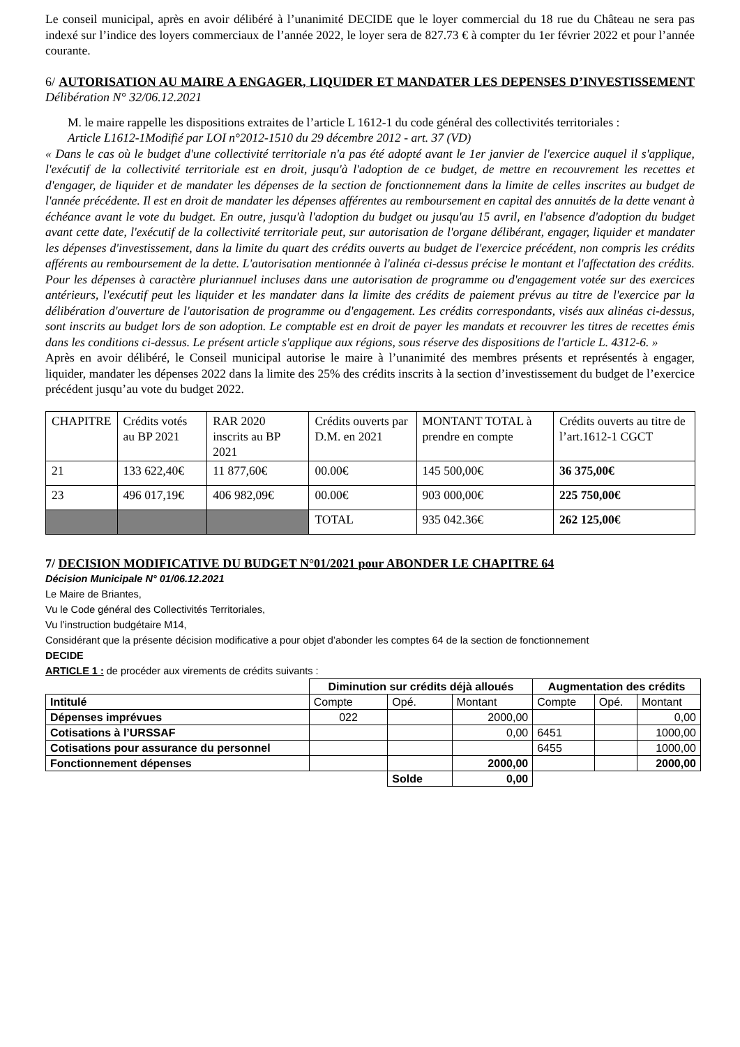Le conseil municipal, après en avoir délibéré à l’unanimité DECIDE que le loyer commercial du 18 rue du Château ne sera pas indexé sur l’indice des loyers commerciaux de l’année 2022, le loyer sera de 827.73 € à compter du 1er février 2022 et pour l’année courante.
6/ AUTORISATION AU MAIRE A ENGAGER, LIQUIDER ET MANDATER LES DEPENSES D’INVESTISSEMENT Délibération N° 32/06.12.2021
M. le maire rappelle les dispositions extraites de l’article L 1612-1 du code général des collectivités territoriales :
Article L1612-1Modifié par LOI n°2012-1510 du 29 décembre 2012 - art. 37 (VD)
« Dans le cas où le budget d'une collectivité territoriale n'a pas été adopté avant le 1er janvier de l'exercice auquel il s'applique, l'exécutif de la collectivité territoriale est en droit, jusqu'à l'adoption de ce budget, de mettre en recouvrement les recettes et d'engager, de liquider et de mandater les dépenses de la section de fonctionnement dans la limite de celles inscrites au budget de l'année précédente. Il est en droit de mandater les dépenses afférentes au remboursement en capital des annuités de la dette venant à échéance avant le vote du budget. En outre, jusqu'à l'adoption du budget ou jusqu'au 15 avril, en l'absence d'adoption du budget avant cette date, l'exécutif de la collectivité territoriale peut, sur autorisation de l'organe délibérant, engager, liquider et mandater les dépenses d'investissement, dans la limite du quart des crédits ouverts au budget de l'exercice précédent, non compris les crédits afférents au remboursement de la dette. L'autorisation mentionnée à l'alinéa ci-dessus précise le montant et l'affectation des crédits. Pour les dépenses à caractère pluriannuel incluses dans une autorisation de programme ou d'engagement votée sur des exercices antérieurs, l'exécutif peut les liquider et les mandater dans la limite des crédits de paiement prévus au titre de l'exercice par la délibération d'ouverture de l'autorisation de programme ou d'engagement. Les crédits correspondants, visés aux alinéas ci-dessus, sont inscrits au budget lors de son adoption. Le comptable est en droit de payer les mandats et recouvrer les titres de recettes émis dans les conditions ci-dessus. Le présent article s'applique aux régions, sous réserve des dispositions de l'article L. 4312-6. »
Après en avoir délibéré, le Conseil municipal autorise le maire à l’unanimité des membres présents et représentés à engager, liquider, mandater les dépenses 2022 dans la limite des 25% des crédits inscrits à la section d’investissement du budget de l’exercice précédent jusqu’au vote du budget 2022.
| CHAPITRE | Crédits votés au BP 2021 | RAR 2020 inscrits au BP 2021 | Crédits ouverts par D.M. en 2021 | MONTANT TOTAL à prendre en compte | Crédits ouverts au titre de l’art.1612-1 CGCT |
| 21 | 133 622,40€ | 11 877,60€ | 00.00€ | 145 500,00€ | 36 375,00€ |
| 23 | 496 017,19€ | 406 982,09€ | 00.00€ | 903 000,00€ | 225 750,00€ |
| | | | TOTAL | 935 042.36€ | 262 125,00€ |
7/ DECISION MODIFICATIVE DU BUDGET N°01/2021 pour ABONDER LE CHAPITRE 64
Décision Municipale N° 01/06.12.2021
Le Maire de Briantes,
Vu le Code général des Collectivités Territoriales,
Vu l’instruction budgétaire M14,
Considérant que la présente décision modificative a pour objet d’abonder les comptes 64 de la section de fonctionnement
DECIDE
ARTICLE 1 : de procéder aux virements de crédits suivants :
| | Diminution sur crédits déjà alloués | | | Augmentation des crédits | | |
| Intitulé | Compte | Opé. | Montant | Compte | Opé. | Montant |
| Dépenses imprévues | 022 | | 2000,00 | | | 0,00 |
| Cotisations à l’URSSAF | | | 0,00 | 6451 | | 1000,00 |
| Cotisations pour assurance du personnel | | | | 6455 | | 1000,00 |
| Fonctionnement dépenses | | | 2000,00 | | | 2000,00 |
| | | Solde | 0,00 | | | |